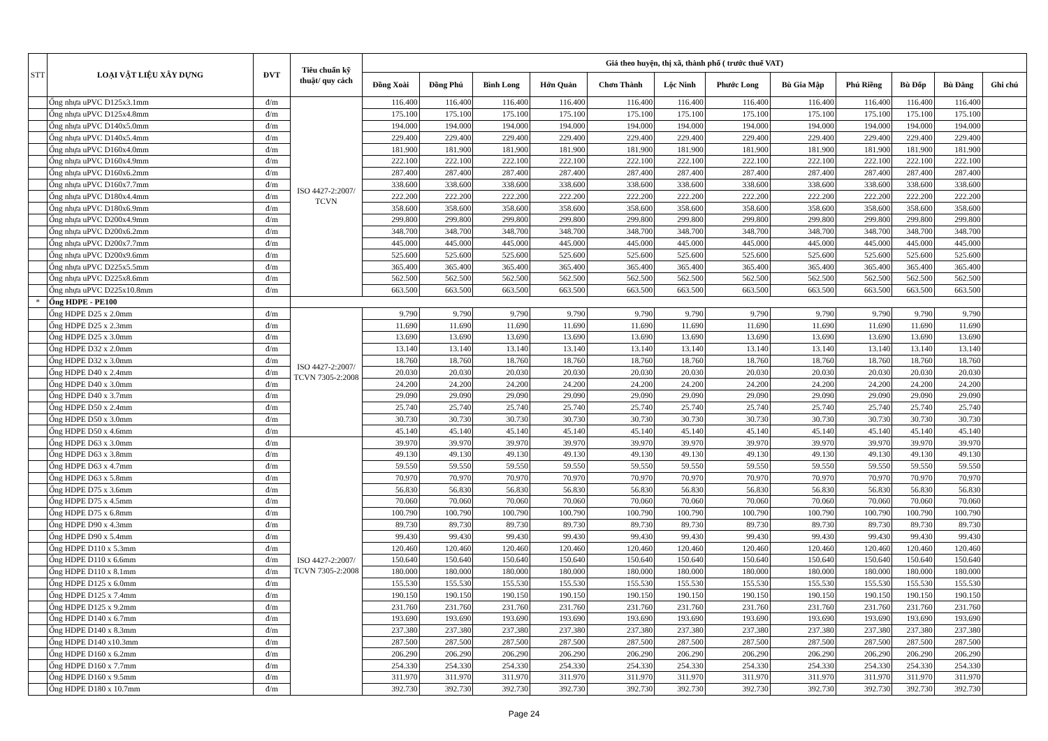| STT | LOẠI VẬT LIỆU XÂY DỰNG | ĐVT | Tiêu chuẩn kỹ thuật/ quy cách | Giá theo huyện, thị xã, thành phố ( trước thuế VAT) | | | | | | | | | | | |
| --- | --- | --- | --- | --- | --- | --- | --- | --- | --- | --- | --- | --- | --- | --- | --- |
| | | | | Đồng Xoài | Đồng Phú | Bình Long | Hớn Quản | Chơn Thành | Lộc Ninh | Phước Long | Bù Gia Mập | Phú Riềng | Bù Đốp | Bù Đăng | Ghi chú |
| | Ống nhựa uPVC D125x3.1mm | đ/m | ISO 4427-2:2007/ TCVN | 116.400 | 116.400 | 116.400 | 116.400 | 116.400 | 116.400 | 116.400 | 116.400 | 116.400 | 116.400 | 116.400 | |
| | Ống nhựa uPVC D125x4.8mm | đ/m | | 175.100 | 175.100 | 175.100 | 175.100 | 175.100 | 175.100 | 175.100 | 175.100 | 175.100 | 175.100 | 175.100 | |
| | Ống nhựa uPVC D140x5.0mm | đ/m | | 194.000 | 194.000 | 194.000 | 194.000 | 194.000 | 194.000 | 194.000 | 194.000 | 194.000 | 194.000 | 194.000 | |
| | Ống nhựa uPVC D140x5.4mm | đ/m | | 229.400 | 229.400 | 229.400 | 229.400 | 229.400 | 229.400 | 229.400 | 229.400 | 229.400 | 229.400 | 229.400 | |
| | Ống nhựa uPVC D160x4.0mm | đ/m | | 181.900 | 181.900 | 181.900 | 181.900 | 181.900 | 181.900 | 181.900 | 181.900 | 181.900 | 181.900 | 181.900 | |
| | Ống nhựa uPVC D160x4.9mm | đ/m | | 222.100 | 222.100 | 222.100 | 222.100 | 222.100 | 222.100 | 222.100 | 222.100 | 222.100 | 222.100 | 222.100 | |
| | Ống nhựa uPVC D160x6.2mm | đ/m | | 287.400 | 287.400 | 287.400 | 287.400 | 287.400 | 287.400 | 287.400 | 287.400 | 287.400 | 287.400 | 287.400 | |
| | Ống nhựa uPVC D160x7.7mm | đ/m | | 338.600 | 338.600 | 338.600 | 338.600 | 338.600 | 338.600 | 338.600 | 338.600 | 338.600 | 338.600 | 338.600 | |
| | Ống nhựa uPVC D180x4.4mm | đ/m | | 222.200 | 222.200 | 222.200 | 222.200 | 222.200 | 222.200 | 222.200 | 222.200 | 222.200 | 222.200 | 222.200 | |
| | Ống nhựa uPVC D180x6.9mm | đ/m | | 358.600 | 358.600 | 358.600 | 358.600 | 358.600 | 358.600 | 358.600 | 358.600 | 358.600 | 358.600 | 358.600 | |
| | Ống nhựa uPVC D200x4.9mm | đ/m | | 299.800 | 299.800 | 299.800 | 299.800 | 299.800 | 299.800 | 299.800 | 299.800 | 299.800 | 299.800 | 299.800 | |
| | Ống nhựa uPVC D200x6.2mm | đ/m | | 348.700 | 348.700 | 348.700 | 348.700 | 348.700 | 348.700 | 348.700 | 348.700 | 348.700 | 348.700 | 348.700 | |
| | Ống nhựa uPVC D200x7.7mm | đ/m | | 445.000 | 445.000 | 445.000 | 445.000 | 445.000 | 445.000 | 445.000 | 445.000 | 445.000 | 445.000 | 445.000 | |
| | Ống nhựa uPVC D200x9.6mm | đ/m | | 525.600 | 525.600 | 525.600 | 525.600 | 525.600 | 525.600 | 525.600 | 525.600 | 525.600 | 525.600 | 525.600 | |
| | Ống nhựa uPVC D225x5.5mm | đ/m | | 365.400 | 365.400 | 365.400 | 365.400 | 365.400 | 365.400 | 365.400 | 365.400 | 365.400 | 365.400 | 365.400 | |
| | Ống nhựa uPVC D225x8.6mm | đ/m | | 562.500 | 562.500 | 562.500 | 562.500 | 562.500 | 562.500 | 562.500 | 562.500 | 562.500 | 562.500 | 562.500 | |
| | Ống nhựa uPVC D225x10.8mm | đ/m | | 663.500 | 663.500 | 663.500 | 663.500 | 663.500 | 663.500 | 663.500 | 663.500 | 663.500 | 663.500 | 663.500 | |
| * | Ống HDPE - PE100 | | | | | | | | | | | | | | |
| | Ống HDPE D25 x 2.0mm | đ/m | ISO 4427-2:2007/ TCVN 7305-2:2008 | 9.790 | 9.790 | 9.790 | 9.790 | 9.790 | 9.790 | 9.790 | 9.790 | 9.790 | 9.790 | 9.790 | |
| | Ống HDPE D25 x 2.3mm | đ/m | | 11.690 | 11.690 | 11.690 | 11.690 | 11.690 | 11.690 | 11.690 | 11.690 | 11.690 | 11.690 | 11.690 | |
| | Ống HDPE D25 x 3.0mm | đ/m | | 13.690 | 13.690 | 13.690 | 13.690 | 13.690 | 13.690 | 13.690 | 13.690 | 13.690 | 13.690 | 13.690 | |
| | Ống HDPE D32 x 2.0mm | đ/m | | 13.140 | 13.140 | 13.140 | 13.140 | 13.140 | 13.140 | 13.140 | 13.140 | 13.140 | 13.140 | 13.140 | |
| | Ống HDPE D32 x 3.0mm | đ/m | | 18.760 | 18.760 | 18.760 | 18.760 | 18.760 | 18.760 | 18.760 | 18.760 | 18.760 | 18.760 | 18.760 | |
| | Ống HDPE D40 x 2.4mm | đ/m | | 20.030 | 20.030 | 20.030 | 20.030 | 20.030 | 20.030 | 20.030 | 20.030 | 20.030 | 20.030 | 20.030 | |
| | Ống HDPE D40 x 3.0mm | đ/m | | 24.200 | 24.200 | 24.200 | 24.200 | 24.200 | 24.200 | 24.200 | 24.200 | 24.200 | 24.200 | 24.200 | |
| | Ống HDPE D40 x 3.7mm | đ/m | | 29.090 | 29.090 | 29.090 | 29.090 | 29.090 | 29.090 | 29.090 | 29.090 | 29.090 | 29.090 | 29.090 | |
| | Ống HDPE D50 x 2.4mm | đ/m | | 25.740 | 25.740 | 25.740 | 25.740 | 25.740 | 25.740 | 25.740 | 25.740 | 25.740 | 25.740 | 25.740 | |
| | Ống HDPE D50 x 3.0mm | đ/m | | 30.730 | 30.730 | 30.730 | 30.730 | 30.730 | 30.730 | 30.730 | 30.730 | 30.730 | 30.730 | 30.730 | |
| | Ống HDPE D50 x 4.6mm | đ/m | | 45.140 | 45.140 | 45.140 | 45.140 | 45.140 | 45.140 | 45.140 | 45.140 | 45.140 | 45.140 | 45.140 | |
| | Ống HDPE D63 x 3.0mm | đ/m | ISO 4427-2:2007/ TCVN 7305-2:2008 | 39.970 | 39.970 | 39.970 | 39.970 | 39.970 | 39.970 | 39.970 | 39.970 | 39.970 | 39.970 | 39.970 | |
| | Ống HDPE D63 x 3.8mm | đ/m | | 49.130 | 49.130 | 49.130 | 49.130 | 49.130 | 49.130 | 49.130 | 49.130 | 49.130 | 49.130 | 49.130 | |
| | Ống HDPE D63 x 4.7mm | đ/m | | 59.550 | 59.550 | 59.550 | 59.550 | 59.550 | 59.550 | 59.550 | 59.550 | 59.550 | 59.550 | 59.550 | |
| | Ống HDPE D63 x 5.8mm | đ/m | | 70.970 | 70.970 | 70.970 | 70.970 | 70.970 | 70.970 | 70.970 | 70.970 | 70.970 | 70.970 | 70.970 | |
| | Ống HDPE D75 x 3.6mm | đ/m | | 56.830 | 56.830 | 56.830 | 56.830 | 56.830 | 56.830 | 56.830 | 56.830 | 56.830 | 56.830 | 56.830 | |
| | Ống HDPE D75 x 4.5mm | đ/m | | 70.060 | 70.060 | 70.060 | 70.060 | 70.060 | 70.060 | 70.060 | 70.060 | 70.060 | 70.060 | 70.060 | |
| | Ống HDPE D75 x 6.8mm | đ/m | | 100.790 | 100.790 | 100.790 | 100.790 | 100.790 | 100.790 | 100.790 | 100.790 | 100.790 | 100.790 | 100.790 | |
| | Ống HDPE D90 x 4.3mm | đ/m | | 89.730 | 89.730 | 89.730 | 89.730 | 89.730 | 89.730 | 89.730 | 89.730 | 89.730 | 89.730 | 89.730 | |
| | Ống HDPE D90 x 5.4mm | đ/m | | 99.430 | 99.430 | 99.430 | 99.430 | 99.430 | 99.430 | 99.430 | 99.430 | 99.430 | 99.430 | 99.430 | |
| | Ống HDPE D110 x 5.3mm | đ/m | | 120.460 | 120.460 | 120.460 | 120.460 | 120.460 | 120.460 | 120.460 | 120.460 | 120.460 | 120.460 | 120.460 | |
| | Ống HDPE D110 x 6.6mm | đ/m | | 150.640 | 150.640 | 150.640 | 150.640 | 150.640 | 150.640 | 150.640 | 150.640 | 150.640 | 150.640 | 150.640 | |
| | Ống HDPE D110 x 8.1mm | đ/m | | 180.000 | 180.000 | 180.000 | 180.000 | 180.000 | 180.000 | 180.000 | 180.000 | 180.000 | 180.000 | 180.000 | |
| | Ống HDPE D125 x 6.0mm | đ/m | | 155.530 | 155.530 | 155.530 | 155.530 | 155.530 | 155.530 | 155.530 | 155.530 | 155.530 | 155.530 | 155.530 | |
| | Ống HDPE D125 x 7.4mm | đ/m | | 190.150 | 190.150 | 190.150 | 190.150 | 190.150 | 190.150 | 190.150 | 190.150 | 190.150 | 190.150 | 190.150 | |
| | Ống HDPE D125 x 9.2mm | đ/m | | 231.760 | 231.760 | 231.760 | 231.760 | 231.760 | 231.760 | 231.760 | 231.760 | 231.760 | 231.760 | 231.760 | |
| | Ống HDPE D140 x 6.7mm | đ/m | | 193.690 | 193.690 | 193.690 | 193.690 | 193.690 | 193.690 | 193.690 | 193.690 | 193.690 | 193.690 | 193.690 | |
| | Ống HDPE D140 x 8.3mm | đ/m | | 237.380 | 237.380 | 237.380 | 237.380 | 237.380 | 237.380 | 237.380 | 237.380 | 237.380 | 237.380 | 237.380 | |
| | Ống HDPE D140 x10.3mm | đ/m | | 287.500 | 287.500 | 287.500 | 287.500 | 287.500 | 287.500 | 287.500 | 287.500 | 287.500 | 287.500 | 287.500 | |
| | Ống HDPE D160 x 6.2mm | đ/m | | 206.290 | 206.290 | 206.290 | 206.290 | 206.290 | 206.290 | 206.290 | 206.290 | 206.290 | 206.290 | 206.290 | |
| | Ống HDPE D160 x 7.7mm | đ/m | | 254.330 | 254.330 | 254.330 | 254.330 | 254.330 | 254.330 | 254.330 | 254.330 | 254.330 | 254.330 | 254.330 | |
| | Ống HDPE D160 x 9.5mm | đ/m | | 311.970 | 311.970 | 311.970 | 311.970 | 311.970 | 311.970 | 311.970 | 311.970 | 311.970 | 311.970 | 311.970 | |
| | Ống HDPE D180 x 10.7mm | đ/m | | 392.730 | 392.730 | 392.730 | 392.730 | 392.730 | 392.730 | 392.730 | 392.730 | 392.730 | 392.730 | 392.730 | |
Page 24